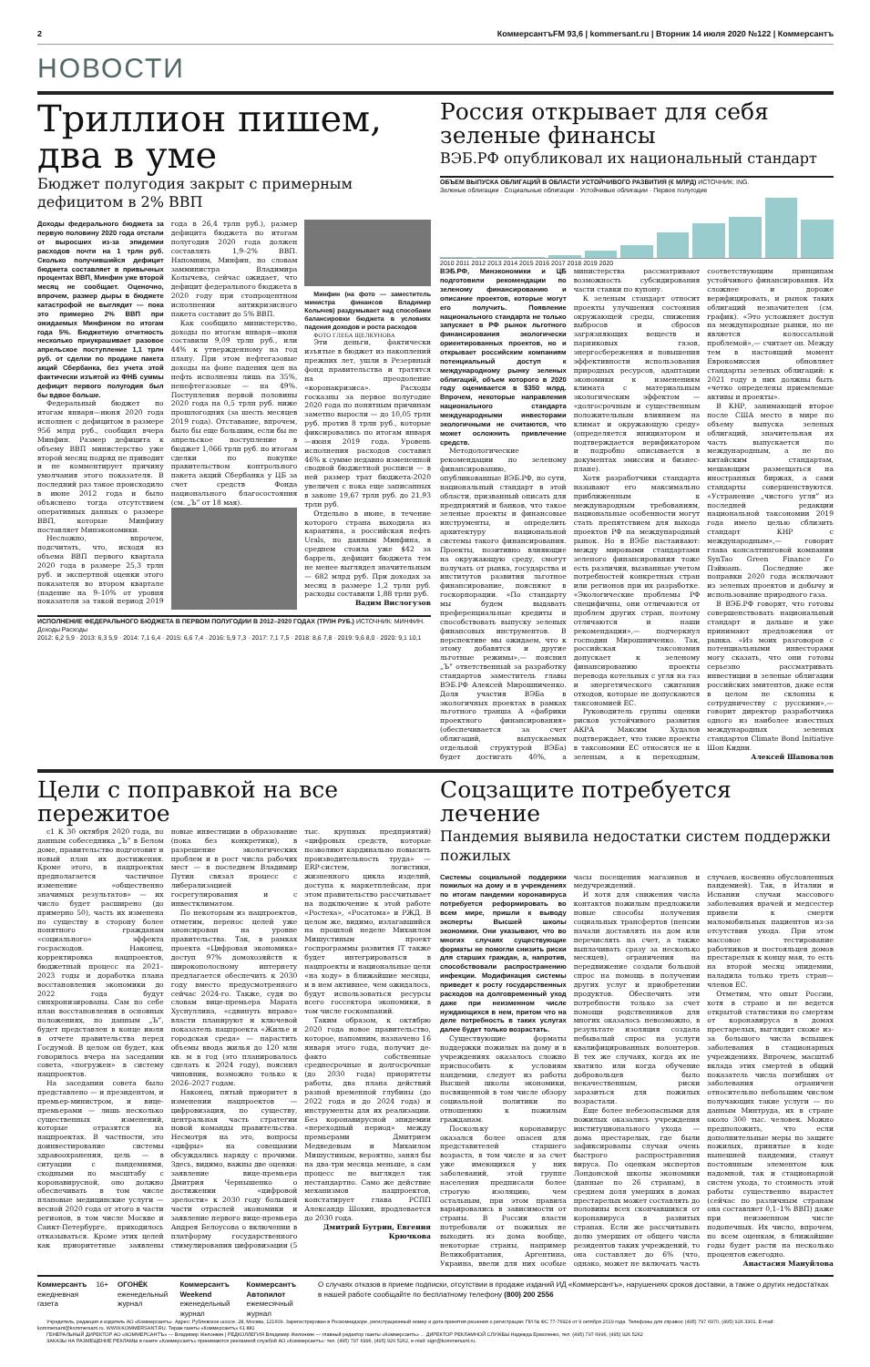2 КоммерсантъFM 93,6 | kommersant.ru | Вторник 14 июля 2020 №122 | Коммерсантъ
НОВОСТИ
Триллион пишем, два в уме
Бюджет полугодия закрыт с примерным дефицитом в 2% ВВП
Доходы федерального бюджета за первую половину 2020 года отстали от выросших из-за эпидемии расходов почти на 1 трлн руб. Сколько получившийся дефицит бюджета составляет в привычных процентах ВВП, Минфин уже второй месяц не сообщает. Оценочно, впрочем, размер дыры в бюджете катастрофой не выглядит — пока это примерно 2% ВВП при ожидаемых Минфином по итогам года 5%. Бюджетную отчетность несколько приукрашивает разовое апрельское поступление 1,1 трлн руб. от сделки по продаже пакета акций Сбербанка, без учета этой фактически изъятой из ФНБ суммы дефицит первого полугодия был бы вдвое больше.
Федеральный бюджет по итогам января—июня 2020 года исполнен с дефицитом в размере 956 млрд руб., сообщил вчера Минфин. Размер дефицита к объему ВВП министерство уже второй месяц подряд не приводит и не комментирует причину умолчания этого показателя. В последний раз такое происходило в июне 2012 года и было объяснено тогда отсутствием оперативных данных о размере ВВП, которые Минфину поставляет Минэкономики.
Несложно, впрочем, подсчитать, что, исходя из объема ВВП первого квартала 2020 года в размере 25,3 трлн руб. и экспертной оценки этого показателя во втором квартале (падение на 9–10% от уровня показателя за такой период 2019 года в 26,4 трлн руб.), размер дефицита бюджета по итогам полугодия 2020 года должен составлять 1,9–2% ВВП. Напомним, Минфин, по словам замминистра Владимира Колычева, сейчас ожидает, что дефицит федерального бюджета в 2020 году при стопроцентном исполнении антикризисного пакета составит до 5% ВВП.
Как сообщило министерство, доходы по итогам января—июня составили 9,09 трлн руб., или 44% к утвержденному на год плану. При этом нефтегазовые доходы на фоне падения цен на нефть исполнены лишь на 35%, ненефтегазовые — на 49%. Поступления первой половины 2020 года на 0,5 трлн руб. ниже прошлогодних (за шесть месяцев 2019 года). Отставание, впрочем, было бы еще большим, если бы не апрельское поступление в бюджет 1,066 трлн руб. по итогам сделки по покупке правительством контрольного пакета акций Сбербанка у ЦБ за счет средств Фонда национального благосостояния (см. „Ъ“ от 18 мая).
Минфин (на фото — заместитель министра финансов Владимир Колычев) раздумывает над способами балансировки бюджета в условиях падения доходов и роста расходов
ФОТО ГЛЕБА ЩЕЛКУНОВА
Эти деньги, фактически изъятые в бюджет из накоплений прежних лет, ушли в Резервный фонд правительства и тратятся на преодоление «коронакризиса». Расходы госказны за первое полугодие 2020 года по понятным причинам заметно выросли — до 10,05 трлн руб. против 8 трлн руб., которые фиксировались по итогам января—июня 2019 года. Уровень исполнения расходов составил 46% к сумме недавно измененной сводной бюджетной росписи — в ней размер трат бюджета-2020 увеличен с пока еще записанных в законе 19,67 трлн руб. до 21,93 трлн руб.
Отдельно в июне, в течение которого страна выходила из карантина, а российская нефть Urals, по данным Минфина, в среднем стоила уже $42 за баррель, дефицит бюджета тем не менее выглядел значительным — 682 млрд руб. При доходах за месяц в размере 1,2 трлн руб. расходы составили 1,88 трлн руб.
Вадим Вислогузов
ИСПОЛНЕНИЕ ФЕДЕРАЛЬНОГО БЮДЖЕТА В ПЕРВОМ ПОЛУГОДИИ В 2012–2020 ГОДАХ (ТРЛН РУБ.) ИСТОЧНИК: МИНФИН.
Доходы Расходы
2012: 6,2 5,9 · 2013: 6,3 5,9 · 2014: 7,1 6,4 · 2015: 6,6 7,4 · 2016: 5,9 7,3 · 2017: 7,1 7,5 · 2018: 8,6 7,8 · 2019: 9,6 8,0 · 2020: 9,1 10,1
Россия открывает для себя зеленые финансы
ВЭБ.РФ опубликовал их национальный стандарт
ОБЪЕМ ВЫПУСКА ОБЛИГАЦИЙ В ОБЛАСТИ УСТОЙЧИВОГО РАЗВИТИЯ (€ МЛРД) ИСТОЧНИК: ING.
Зеленые облигации · Социальные облигации · Устойчивые облигации · Первое полугодие
2010 2011 2012 2013 2014 2015 2016 2017 2018 2019 2020
ВЭБ.РФ, Минэкономики и ЦБ подготовили рекомендации по зеленому финансированию и описание проектов, которые могут его получить. Появление национального стандарта не только запускает в РФ рынок льготного финансирования экологически ориентированных проектов, но и открывает российским компаниям потенциальный доступ к международному рынку зеленых облигаций, объем которого в 2020 году оценивается в $350 млрд. Впрочем, некоторые направления национального стандарта международными инвесторами экологичными не считаются, что может осложнить привлечение средств.
Методологические рекомендации по зеленому финансированию, опубликованные ВЭБ.РФ, по сути, национальный стандарт в этой области, призванный описать для предприятий и банков, что такое зеленые проекты и финансовые инструменты, и определить архитектуру национальной системы такого финансирования. Проекты, позитивно влияющие на окружающую среду, смогут получать от рынка, государства и институтов развития льготное финансирование, поясняют в госкорпорации. «По стандарту мы будем выдавать преференциальные кредиты и способствовать выпуску зеленых финансовых инструментов. В перспективе мы ожидаем, что к этому добавятся и другие льготные режимы»,— пояснил „Ъ“ ответственный за разработку стандартов заместитель главы ВЭБ.РФ Алексей Мирошниченко. Доля участия ВЭБа в экологичных проектах в рамках льготного транша А «фабрики проектного финансирования» (обеспечивается за счет облигаций, выпускаемых отдельной структурой ВЭБа) будет достигать 40%, а министерства рассматривают возможность субсидирования части ставки по купону.
К зеленым стандарт относит проекты улучшения состояния окружающей среды, снижения выбросов и сбросов загрязняющих веществ и парниковых газов, энергосбережения и повышения эффективности использования природных ресурсов, адаптации экономики к изменениям климата с материальным экологическим эффектом — «долгосрочным и существенным положительным влиянием на климат и окружающую среду» (определяется инициатором и подтверждается верификатором и подробно описывается в документах эмиссии и бизнес-плане).
Хотя разработчики стандарта называют его максимально приближенным к международным требованиям, национальные особенности могут стать препятствием для выхода проектов РФ на международный рынок. Но в ВЭБе настаивают: между мировыми стандартами зеленого финансирования тоже есть различия, вызванные учетом потребностей конкретных стран или регионов при их разработке. «Экологические проблемы РФ специфичны, они отличаются от проблем других стран, поэтому отличаются и наши рекомендации»,— подчеркнул господин Мирошниченко. Так, российская таксономия допускает к зеленому финансированию проекты перевода котельных с угля на газ и энергетического сжигания отходов, которые не допускаются таксономией ЕС.
Руководитель группы оценки рисков устойчивого развития АКРА Максим Худалов подтверждает, что такие проекты в таксономии ЕС относятся не к зеленым, а к переходным, соответствующим принципам устойчивого финансирования. Их сложнее и дороже верифицировать, и рынок таких облигаций незначителен (см. график). «Это усложняет доступ на международные рынки, но не является колоссальной проблемой»,— считает он. Между тем в настоящий момент Еврокомиссия обновляет стандарты зеленых облигаций: к 2021 году в них должны быть «четко определены приемлемые активы и проекты».
В КНР, занимающей второе после США место в мире по объему выпуска зеленых облигаций, значительная их часть выпускается по международным, а не по китайским стандартам, мешающим размещаться на иностранных биржах, а сами стандарты совершенствуются. «Устранение „чистого угля“ из последней редакции национальной таксономии 2019 года имело целью сблизить стандарт КНР с международным»,— говорит глава консалтинговой компании SynTao Green Finance Го Пэйюань. Последние же поправки 2020 года исключают из зеленых проектов и добычу и использование природного газа.
В ВЭБ.РФ говорят, что готовы совершенствовать национальный стандарт и дальше и уже принимают предложения от рынка. «Из моих разговоров с потенциальными инвесторами могу сказать, что они готовы серьезно рассматривать инвестиции в зеленые облигации российских эмитентов, даже если в целом не склонны к сотрудничеству с русскими»,— говорит директор разработчика одного из наиболее известных международных зеленых стандартов Climate Bond Initiative Шон Кидни.
Алексей Шаповалов
Цели с поправкой на все пережитое
с1 К 30 октября 2020 года, по данным собеседника „Ъ“ в Белом доме, правительство подготовит и новый план их достижения. Кроме этого, в нацпроектах предполагается частичное изменение «общественно значимых результатов» — их число будет расширено (до примерно 50), часть их изменена по существу в сторону более понятного гражданам «социального» эффекта госрасходов. Наконец, корректировка нацпроектов, бюджетный процесс на 2021–2023 годы и доработка плана восстановления экономики до 2022 года будут синхронизированы. Сам по себе план восстановления в основных положениях, по данным „Ъ“, будет представлен в конце июля в отчете правительства перед Госдумой. В целом он будет, как говорилось вчера на заседании совета, «погружен» в систему нацпроектов.
На заседании совета было представлено — и президентом, и премьер-министром, и вице-премьерами — лишь несколько существенных изменений, которые отразятся на нацпроектах. В частности, это доинвестирование системы здравоохранения, цель — в ситуации с пандемиями, сходными по масштабу с коронавирусной, оно должно обеспечивать в том числе плановые медицинские услуги — весной 2020 года от этого в части регионов, в том числе Москве и Санкт-Петербурге, приходилось отказываться. Кроме этих целей как приоритетные заявлены новые инвестиции в образование (пока без конкретики), в разрешение экологических проблем и в рост числа рабочих мест — в последнем Владимир Путин связал процесс с либерализацией госрегулирования и с инвестклиматом.
По некоторым из нацпроектов, отметим, перенос целей уже анонсирован на уровне правительства. Так, в рамках проекта «Цифровая экономика» доступ 97% домохозяйств к широкополосному интернету предлагается обеспечить к 2030 году вместо предусмотренного сейчас 2024-го. Также, судя по словам вице-премьера Марата Хуснуллина, «сдвинуть вправо» власти планируют и ключевой показатель нацпроекта «Жилье и городская среда» — нарастить объемы ввода жилья до 120 млн кв. м в год (это планировалось сделать к 2024 году), пояснил чиновник, возможно только к 2026–2027 годам.
Наконец, пятый приоритет в изменении нацпроектов — цифровизация, по существу, центральная часть стратегии новой команды правительства. Несмотря на это, вопросы «цифры» на совещании обсуждались наряду с прочими. Здесь, видимо, важны две оценки: заявление вице-премьера Дмитрия Чернышенко о достижении «цифровой зрелости» к 2030 году большей части отраслей экономики и заявление первого вице-премьера Андрея Белоусова о включении в платформу государственного стимулирования цифровизации (5 тыс. крупных предприятий) «цифровых средств, которые позволяют кардинально повысить производительность труда» — ERP-систем, логистики, жизненного цикла изделий, доступа к маркетплейсам, при этом правительство рассчитывает на подключение к этой работе «Ростеха», «Росатома» и РЖД. В целом же, видимо, излагавшийся на прошлой неделе Михаилом Мишустиным проект госпрограммы развития IT также будет интегрироваться в нацпроекты и национальные цели «на ходу» в ближайшие месяцы, и в нем активнее, чем ожидалось, будут использоваться ресурсы всего госсектора экономики, в том числе госкомпаний.
Таким образом, к октябрю 2020 года новое правительство, которое, напомним, назначено 16 января этого года, получит де-факто собственные среднесрочные и долгосрочные (до 2030 года) приоритеты работы, два плана действий разной временной глубины (до 2022 года и до 2024 года) и инструменты для их реализации. Без коронавирусной эпидемии «переходный период» между премьерами Дмитрием Медведевым и Михаилом Мишустиным, вероятно, занял бы на два-три месяца меньше, а сам процесс не выглядел так нестандартно. Само же действие механизмов нацпроектов, констатирует глава РСПП Александр Шохин, продлевается до 2030 года.
Дмитрий Бутрин, Евгения Крючкова
Соцзащите потребуется лечение
Пандемия выявила недостатки систем поддержки пожилых
Системы социальной поддержки пожилых на дому и в учреждениях по итогам пандемии коронавируса потребуется реформировать во всем мире, пришли к выводу эксперты Высшей школы экономики. Они указывают, что во многих случаях существующие форматы не помогли снизить риски для старших граждан, а, напротив, способствовали распространению инфекции. Модификация системы приведет к росту государственных расходов на долговременный уход даже при неизменном числе нуждающихся в нем, притом что на деле потребность в таких услугах далее будет только возрастать.
Существующие форматы поддержки пожилых на дому и в учреждениях оказалось сложно приспособить к условиям пандемии, следует из работы Высшей школы экономики, посвященной в том числе обзору социальной политики по отношению к пожилым гражданам.
Поскольку коронавирус оказался более опасен для представителей старшего возраста, в том числе и за счет уже имеющихся у них заболеваний, этой группе населения предписали более строгую изоляцию, чем остальным, при этом правила варьировались в зависимости от страны. В России власти потребовали от пожилых не выходить из дома вообще, некоторые страны, например Великобритания, Аргентина, Украина, ввели для них особые часы посещения магазинов и медучреждений.
И хотя для снижения числа контактов пожилым предложили новые способы получения социальных трансфертов (пенсии начали доставлять на дом или перечислять на счет, а также выплачивать сразу за несколько месяцев), ограничения на передвижение создали большой спрос на помощь в получении других услуг и приобретении продуктов. Обеспечить эти потребности только за счет помощи родственников для многих оказалось невозможно, в результате изоляция создала небывалый спрос на услуги квалифицированных волонтеров. В тех же случаях, когда их не хватило или когда обучение добровольцев было некачественным, риски заразиться для пожилых возрастали.
Еще более небезопасными для пожилых оказались учреждения институционального ухода — дома престарелых, где были зафиксированы случаи очень быстрого распространения вируса. По оценкам экспертов Лондонской школы экономики (данные по 26 странам), в среднем доля умерших в домах престарелых может составлять до половины всех скончавшихся от коронавируса в развитых странах. Если же рассчитывать долю умерших от общего числа резидентов таких учреждений, то она составляет до 6% (что, однако, может не включать часть случаев, косвенно обусловленных пандемией). Так, в Италии и Испании случаи массового заболевания врачей и медсестер привели к смерти маломобильных пациентов из-за отсутствия ухода. При этом массовое тестирование работников и постояльцев домов престарелых к концу мая, то есть на второй месяц эпидемии, наладила только треть стран—членов ЕС.
Отметим, что опыт России, хотя в стране и не ведется открытой статистики по смертям от коронавируса в домах престарелых, выглядит схоже из-за большого числа вспышек заболевания в стационарных учреждениях. Впрочем, масштаб вклада этих смертей в общий показатель числа погибших от заболевания ограничен относительно небольшим числом получающих такие услуги — по данным Минтруда, их в стране около 300 тыс. человек. Можно предположить, что если дополнительные меры по защите пожилых, принятые в ходе нынешней пандемии, станут постоянным элементом как надомной, так и стационарной систем ухода, то стоимость этой работы существенно вырастет (сейчас по различным странам она составляет 0,1–1% ВВП) даже при неизменном числе подопечных. Их число, впрочем, по всем оценкам, в ближайшие годы будет расти на несколько процентов ежегодно.
Анастасия Мануйлова
Коммерсантъ
ежедневная газета
16+ ОГОНЁК
еженедельный журнал
Коммерсантъ Weekend
еженедельный журнал
Коммерсантъ Автопилот
ежемесячный журнал
О случаях отказов в приеме подписки, отсутствии в продаже изданий ИД «Коммерсантъ», нарушениях сроков доставки, а также о других недостатках в нашей работе сообщайте по бесплатному телефону (800) 200 2556
Учредитель, редакция и издатель АО «Коммерсантъ». Адрес: Рублевское шоссе, 28, Москва, 121609. Зарегистрирован в Роскомнадзоре, регистрационный номер и дата принятия решения о регистрации: ПИ № ФС 77-76924 от 9 октября 2019 года. Телефоны для справок: (495) 797 6970, (495) 926 3301. E-mail: kommersant@kommersant.ru. WWW.KOMMERSANT.RU. Тираж газеты «Коммерсантъ» 61 881
ГЕНЕРАЛЬНЫЙ ДИРЕКТОР АО «КОММЕРСАНТЪ» — Владимир Желонкин | РЕДКОЛЛЕГИЯ Владимир Желонкин — главный редактор газеты «Коммерсантъ» ... ДИРЕКТОР РЕКЛАМНОЙ СЛУЖБЫ Надежда Ермоленко, тел. (495) 797 6996, (495) 926 5262
ЗАКАЗЫ НА РАЗМЕЩЕНИЕ РЕКЛАМЫ в газете «Коммерсантъ» принимаются рекламной службой АО «Коммерсантъ»: тел. (495) 797 6996, (495) 926 5262, e-mail: sign@kommersant.ru.